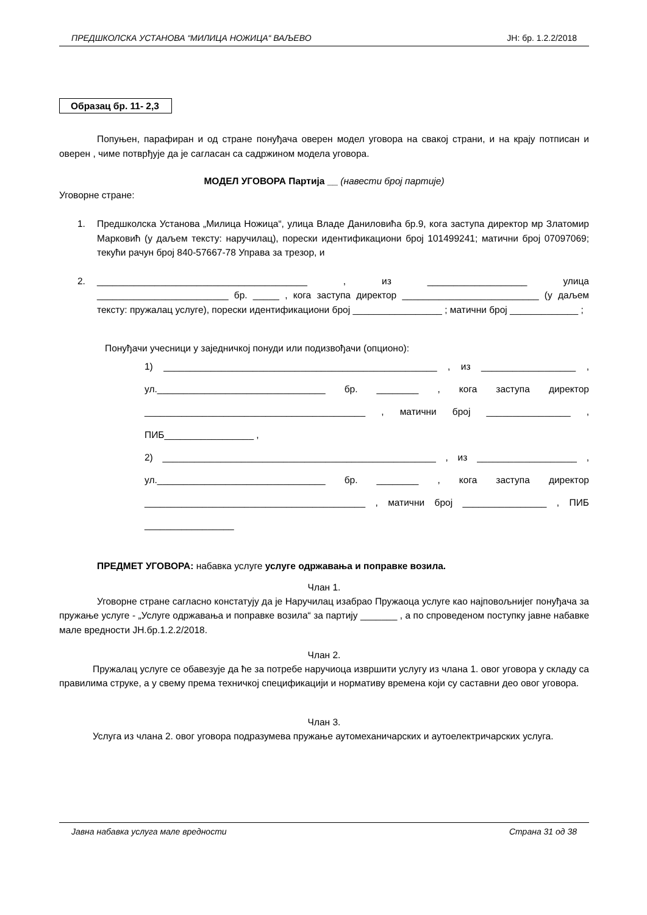ПРЕДШКОЛСКА УСТАНОВА “МИЛИЦА НОЖИЦА“ ВАЉЕВО ЈН: бр. 1.2.2/2018
Образац бр. 11- 2,3
Попуњен, парафиран и од стране понуђача оверен модел уговора на свакој страни, и на крају потписан и оверен , чиме потврђује да је сагласан са садржином модела уговора.
МОДЕЛ УГОВОРА Партија __ (навести број партије)
Уговорне стране:
1. Предшколска Установа „Милица Ножица“, улица Владе Даниловића бр.9, кога заступа директор мр Златомир Марковић (у даљем тексту: наручилац), порески идентификациони број 101499241; матични број 07097069; текући рачун број 840-57667-78 Управа за трезор, и
2. ________________________________________ , из ___________________ улица _________________________ бр. _____ , кога заступа директор __________________________ (у даљем тексту: пружалац услуге), порески идентификациони број _________________ ; матични број _____________ ;
Понуђачи учесници у заједничкој понуди или подизвођачи (опционо):
1) ____________________________________________________ , из __________________ , ул.________________________________ бр. ________ , кога заступа директор __________________________________________ , матични број ________________ , ПИБ_________________ ,
2) ____________________________________________________ , из ___________________ , ул.________________________________ бр. ________ , кога заступа директор __________________________________________ , матични број ________________ , ПИБ _________________
ПРЕДМЕТ УГОВОРА: набавка услуге услуге одржавања и поправке возила.
Члан 1.
Уговорне стране сагласно констатују да је Наручилац изабрао Пружаоца услуге као најповољнијег понуђача за пружање услуге - „Услуге одржавања и поправке возила“ за партију _______ , а по спроведеном поступку јавне набавке мале вредности ЈН.бр.1.2.2/2018.
Члан 2.
Пружалац услуге се обавезује да ће за потребе наручиоца извршити услугу из члана 1. овог уговора у складу са правилима струке, а у свему према техничкој спецификацији и нормативу времена који су саставни део овог уговора.
Члан 3.
Услуга из члана 2. овог уговора подразумева пружање аутомеханичарских и аутоелектричарских услуга.
Јавна набавка услуга мале вредности Страна 31 од 38